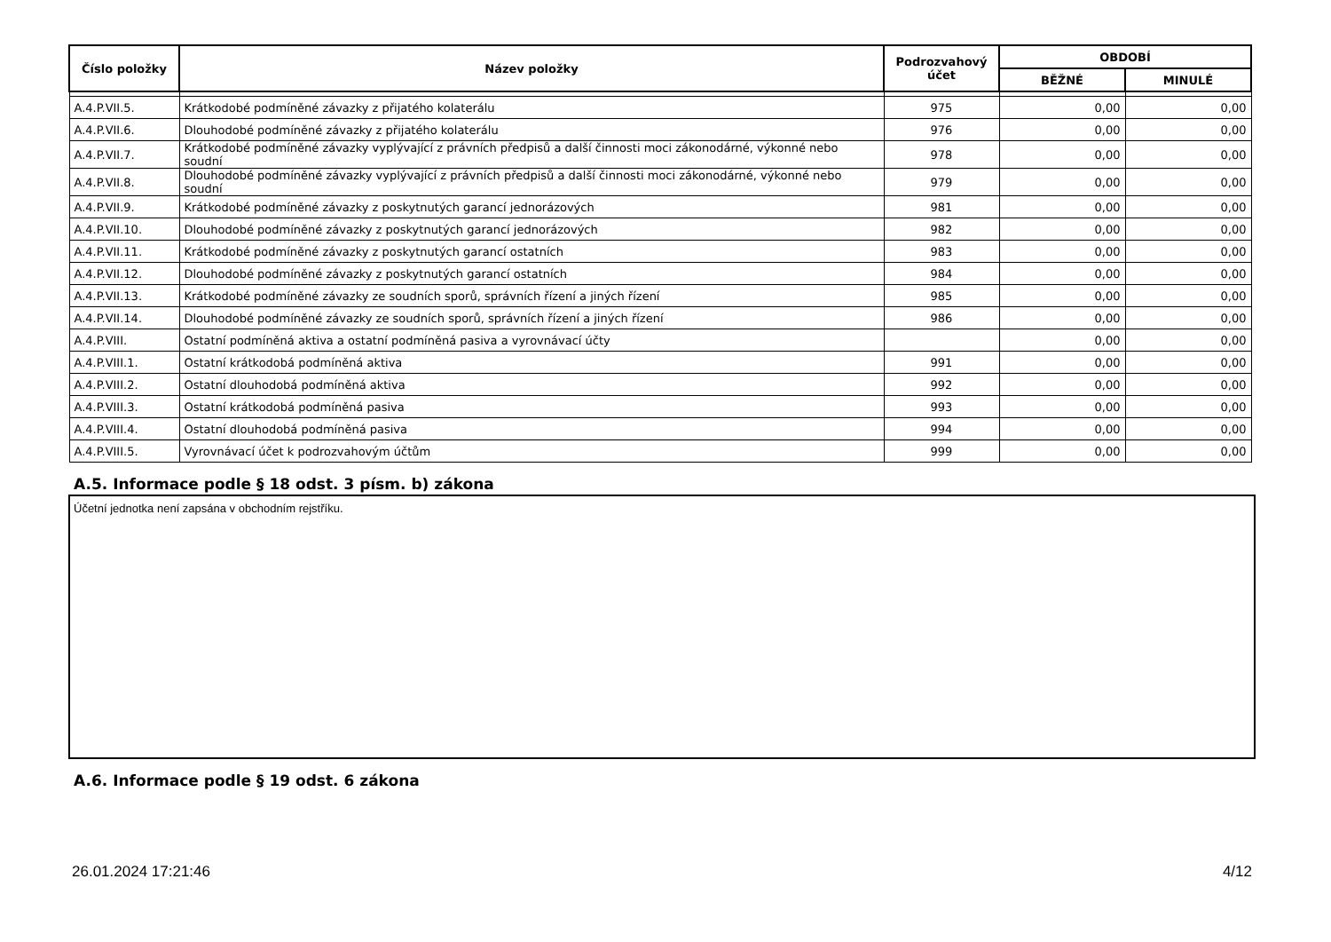| Číslo položky | Název položky | Podrozvahový účet | OBDOBÍ | |
| --- | --- | --- | --- | --- |
| | | | BĚŽNÉ | MINULÉ |
| A.4.P.VII.5. | Krátkodobé podmíněné závazky z přijatého kolaterálu | 975 | 0,00 | 0,00 |
| A.4.P.VII.6. | Dlouhodobé podmíněné závazky z přijatého kolaterálu | 976 | 0,00 | 0,00 |
| A.4.P.VII.7. | Krátkodobé podmíněné závazky vyplývající z právních předpisů a další činnosti moci zákonodárné, výkonné nebo soudní | 978 | 0,00 | 0,00 |
| A.4.P.VII.8. | Dlouhodobé podmíněné závazky vyplývající z právních předpisů a další činnosti moci zákonodárné, výkonné nebo soudní | 979 | 0,00 | 0,00 |
| A.4.P.VII.9. | Krátkodobé podmíněné závazky z poskytnutých garancí jednorázových | 981 | 0,00 | 0,00 |
| A.4.P.VII.10. | Dlouhodobé podmíněné závazky z poskytnutých garancí jednorázových | 982 | 0,00 | 0,00 |
| A.4.P.VII.11. | Krátkodobé podmíněné závazky z poskytnutých garancí ostatních | 983 | 0,00 | 0,00 |
| A.4.P.VII.12. | Dlouhodobé podmíněné závazky z poskytnutých garancí ostatních | 984 | 0,00 | 0,00 |
| A.4.P.VII.13. | Krátkodobé podmíněné závazky ze soudních sporů, správních řízení a jiných řízení | 985 | 0,00 | 0,00 |
| A.4.P.VII.14. | Dlouhodobé podmíněné závazky ze soudních sporů, správních řízení a jiných řízení | 986 | 0,00 | 0,00 |
| A.4.P.VIII. | Ostatní podmíněná aktiva a ostatní podmíněná pasiva a vyrovnávací účty | | 0,00 | 0,00 |
| A.4.P.VIII.1. | Ostatní krátkodobá podmíněná aktiva | 991 | 0,00 | 0,00 |
| A.4.P.VIII.2. | Ostatní dlouhodobá podmíněná aktiva | 992 | 0,00 | 0,00 |
| A.4.P.VIII.3. | Ostatní krátkodobá podmíněná pasiva | 993 | 0,00 | 0,00 |
| A.4.P.VIII.4. | Ostatní dlouhodobá podmíněná pasiva | 994 | 0,00 | 0,00 |
| A.4.P.VIII.5. | Vyrovnávací účet k podrozvahovým účtům | 999 | 0,00 | 0,00 |
A.5. Informace podle § 18 odst. 3 písm. b) zákona
Účetní jednotka není zapsána v obchodním rejstříku.
A.6. Informace podle § 19 odst. 6 zákona
26.01.2024 17:21:46 4/12